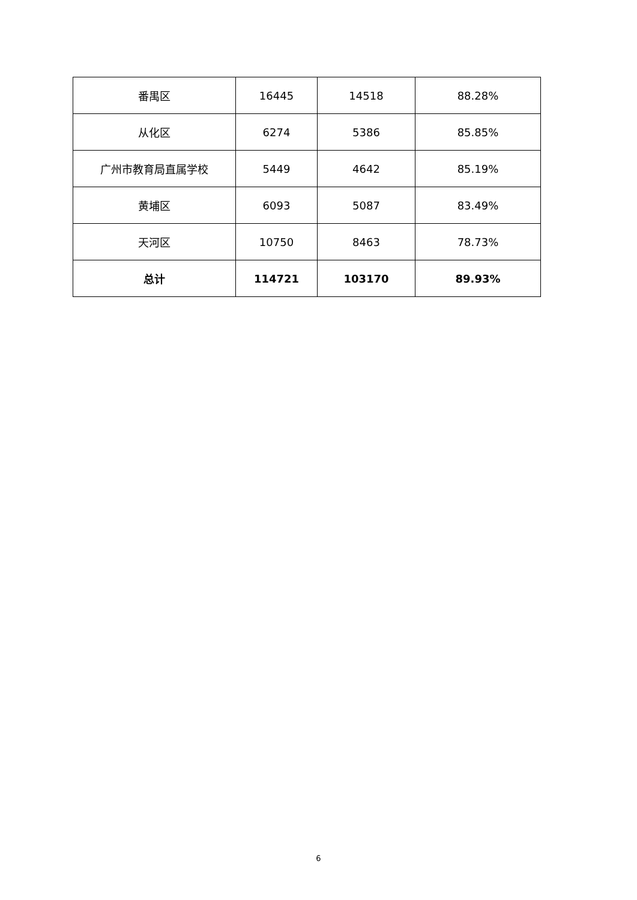| 番禺区 | 16445 | 14518 | 88.28% |
| 从化区 | 6274 | 5386 | 85.85% |
| 广州市教育局直属学校 | 5449 | 4642 | 85.19% |
| 黄埔区 | 6093 | 5087 | 83.49% |
| 天河区 | 10750 | 8463 | 78.73% |
| 总计 | 114721 | 103170 | 89.93% |
6